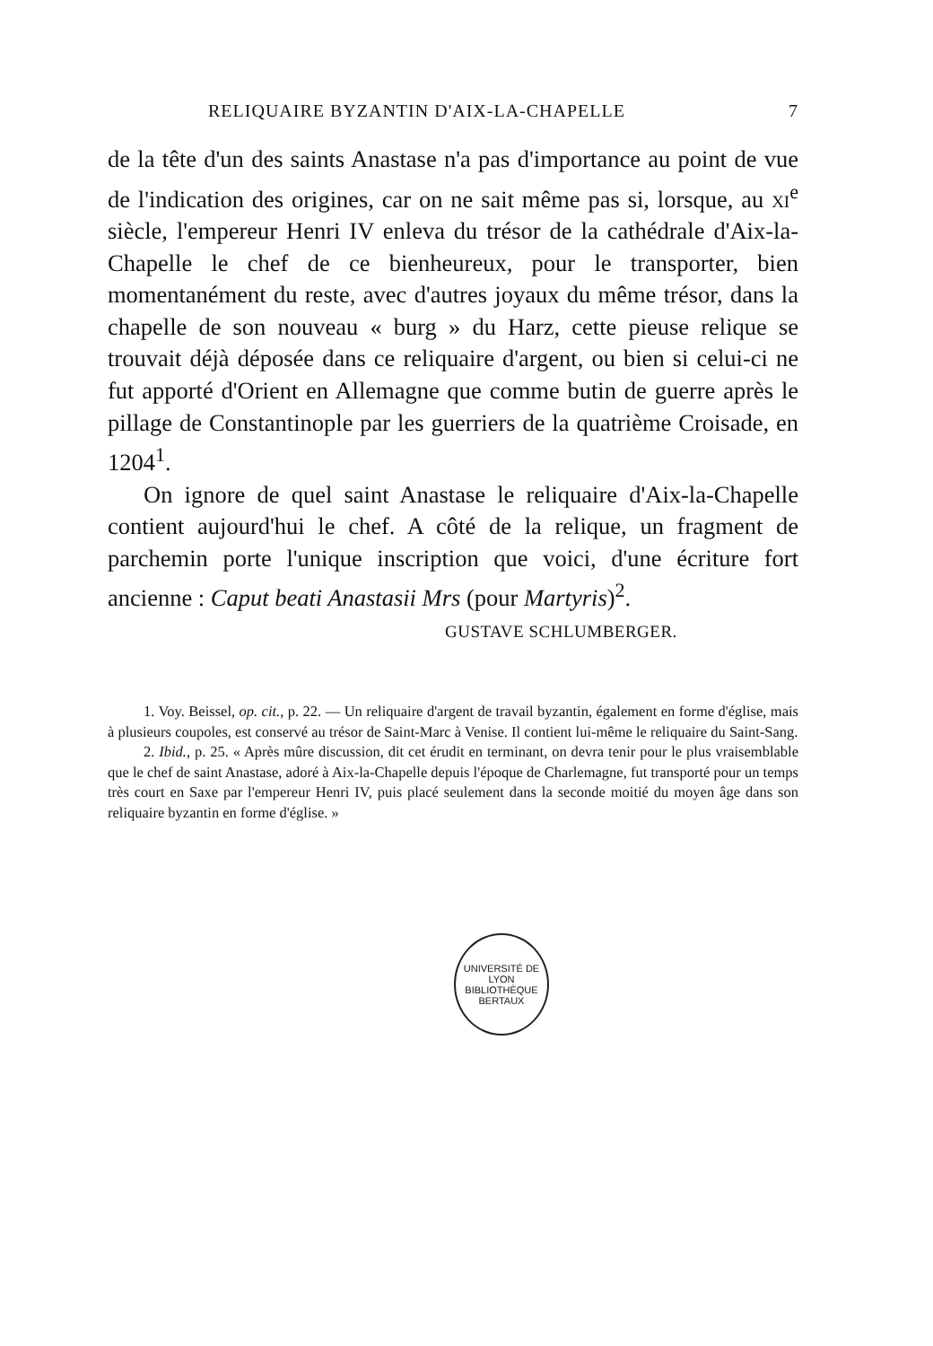RELIQUAIRE BYZANTIN D'AIX-LA-CHAPELLE 7
de la tête d'un des saints Anastase n'a pas d'importance au point de vue de l'indication des origines, car on ne sait même pas si, lorsque, au xi<sup>e</sup> siècle, l'empereur Henri IV enleva du trésor de la cathédrale d'Aix-la-Chapelle le chef de ce bienheureux, pour le transporter, bien momentanément du reste, avec d'autres joyaux du même trésor, dans la chapelle de son nouveau « burg » du Harz, cette pieuse relique se trouvait déjà déposée dans ce reliquaire d'argent, ou bien si celui-ci ne fut apporté d'Orient en Allemagne que comme butin de guerre après le pillage de Constantinople par les guerriers de la quatrième Croisade, en 1204<sup>1</sup>.
On ignore de quel saint Anastase le reliquaire d'Aix-la-Chapelle contient aujourd'hui le chef. A côté de la relique, un fragment de parchemin porte l'unique inscription que voici, d'une écriture fort ancienne : Caput beati Anastasii Mrs (pour Martyris)<sup>2</sup>.
GUSTAVE SCHLUMBERGER.
1. Voy. Beissel, op. cit., p. 22. — Un reliquaire d'argent de travail byzantin, également en forme d'église, mais à plusieurs coupoles, est conservé au trésor de Saint-Marc à Venise. Il contient lui-même le reliquaire du Saint-Sang.
2. Ibid., p. 25. « Après mûre discussion, dit cet érudit en terminant, on devra tenir pour le plus vraisemblable que le chef de saint Anastase, adoré à Aix-la-Chapelle depuis l'époque de Charlemagne, fut transporté pour un temps très court en Saxe par l'empereur Henri IV, puis placé seulement dans la seconde moitié du moyen âge dans son reliquaire byzantin en forme d'église. »
UNIVERSITÉ DE LYON
BIBLIOTHÈQUE
BERTAUX